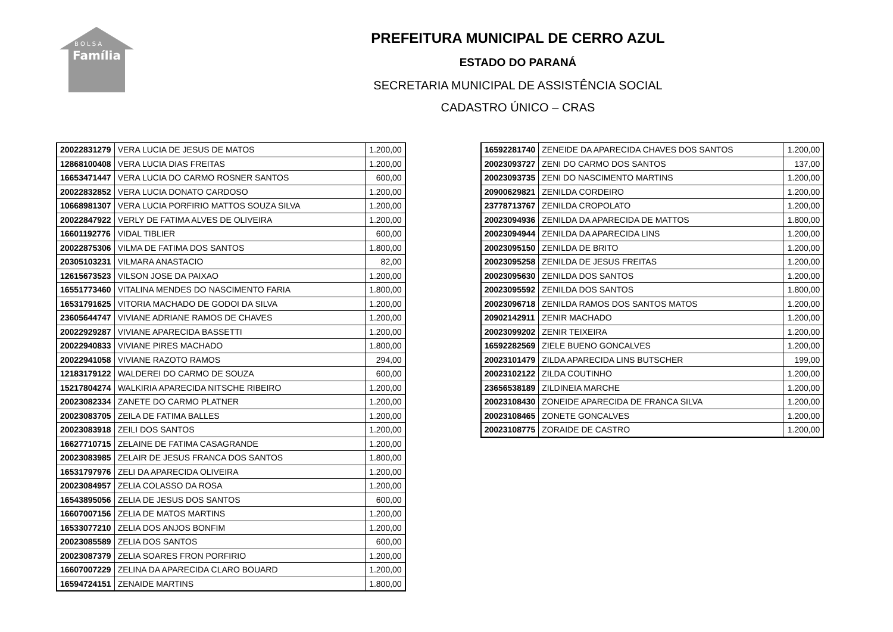B O L S A
Família
PREFEITURA MUNICIPAL DE CERRO AZUL
ESTADO DO PARANÁ
SECRETARIA MUNICIPAL DE ASSISTÊNCIA SOCIAL
CADASTRO ÚNICO – CRAS
| 20022831279 | VERA LUCIA DE JESUS DE MATOS | 1.200,00 |
| 12868100408 | VERA LUCIA DIAS FREITAS | 1.200,00 |
| 16653471447 | VERA LUCIA DO CARMO ROSNER SANTOS | 600,00 |
| 20022832852 | VERA LUCIA DONATO CARDOSO | 1.200,00 |
| 10668981307 | VERA LUCIA PORFIRIO MATTOS SOUZA SILVA | 1.200,00 |
| 20022847922 | VERLY DE FATIMA ALVES DE OLIVEIRA | 1.200,00 |
| 16601192776 | VIDAL TIBLIER | 600,00 |
| 20022875306 | VILMA DE FATIMA DOS SANTOS | 1.800,00 |
| 20305103231 | VILMARA ANASTACIO | 82,00 |
| 12615673523 | VILSON JOSE DA PAIXAO | 1.200,00 |
| 16551773460 | VITALINA MENDES DO NASCIMENTO FARIA | 1.800,00 |
| 16531791625 | VITORIA MACHADO DE GODOI DA SILVA | 1.200,00 |
| 23605644747 | VIVIANE ADRIANE RAMOS DE CHAVES | 1.200,00 |
| 20022929287 | VIVIANE APARECIDA BASSETTI | 1.200,00 |
| 20022940833 | VIVIANE PIRES MACHADO | 1.800,00 |
| 20022941058 | VIVIANE RAZOTO RAMOS | 294,00 |
| 12183179122 | WALDEREI DO CARMO DE SOUZA | 600,00 |
| 15217804274 | WALKIRIA APARECIDA NITSCHE RIBEIRO | 1.200,00 |
| 20023082334 | ZANETE DO CARMO PLATNER | 1.200,00 |
| 20023083705 | ZEILA DE FATIMA BALLES | 1.200,00 |
| 20023083918 | ZEILI DOS SANTOS | 1.200,00 |
| 16627710715 | ZELAINE DE FATIMA CASAGRANDE | 1.200,00 |
| 20023083985 | ZELAIR DE JESUS FRANCA DOS SANTOS | 1.800,00 |
| 16531797976 | ZELI DA APARECIDA OLIVEIRA | 1.200,00 |
| 20023084957 | ZELIA COLASSO DA ROSA | 1.200,00 |
| 16543895056 | ZELIA DE JESUS DOS SANTOS | 600,00 |
| 16607007156 | ZELIA DE MATOS MARTINS | 1.200,00 |
| 16533077210 | ZELIA DOS ANJOS BONFIM | 1.200,00 |
| 20023085589 | ZELIA DOS SANTOS | 600,00 |
| 20023087379 | ZELIA SOARES FRON PORFIRIO | 1.200,00 |
| 16607007229 | ZELINA DA APARECIDA CLARO BOUARD | 1.200,00 |
| 16594724151 | ZENAIDE MARTINS | 1.800,00 |
| 16592281740 | ZENEIDE DA APARECIDA CHAVES DOS SANTOS | 1.200,00 |
| 20023093727 | ZENI DO CARMO DOS SANTOS | 137,00 |
| 20023093735 | ZENI DO NASCIMENTO MARTINS | 1.200,00 |
| 20900629821 | ZENILDA CORDEIRO | 1.200,00 |
| 23778713767 | ZENILDA CROPOLATO | 1.200,00 |
| 20023094936 | ZENILDA DA APARECIDA DE MATTOS | 1.800,00 |
| 20023094944 | ZENILDA DA APARECIDA LINS | 1.200,00 |
| 20023095150 | ZENILDA DE BRITO | 1.200,00 |
| 20023095258 | ZENILDA DE JESUS FREITAS | 1.200,00 |
| 20023095630 | ZENILDA DOS SANTOS | 1.200,00 |
| 20023095592 | ZENILDA DOS SANTOS | 1.800,00 |
| 20023096718 | ZENILDA RAMOS DOS SANTOS MATOS | 1.200,00 |
| 20902142911 | ZENIR MACHADO | 1.200,00 |
| 20023099202 | ZENIR TEIXEIRA | 1.200,00 |
| 16592282569 | ZIELE BUENO GONCALVES | 1.200,00 |
| 20023101479 | ZILDA APARECIDA LINS BUTSCHER | 199,00 |
| 20023102122 | ZILDA COUTINHO | 1.200,00 |
| 23656538189 | ZILDINEIA MARCHE | 1.200,00 |
| 20023108430 | ZONEIDE APARECIDA DE FRANCA SILVA | 1.200,00 |
| 20023108465 | ZONETE GONCALVES | 1.200,00 |
| 20023108775 | ZORAIDE DE CASTRO | 1.200,00 |